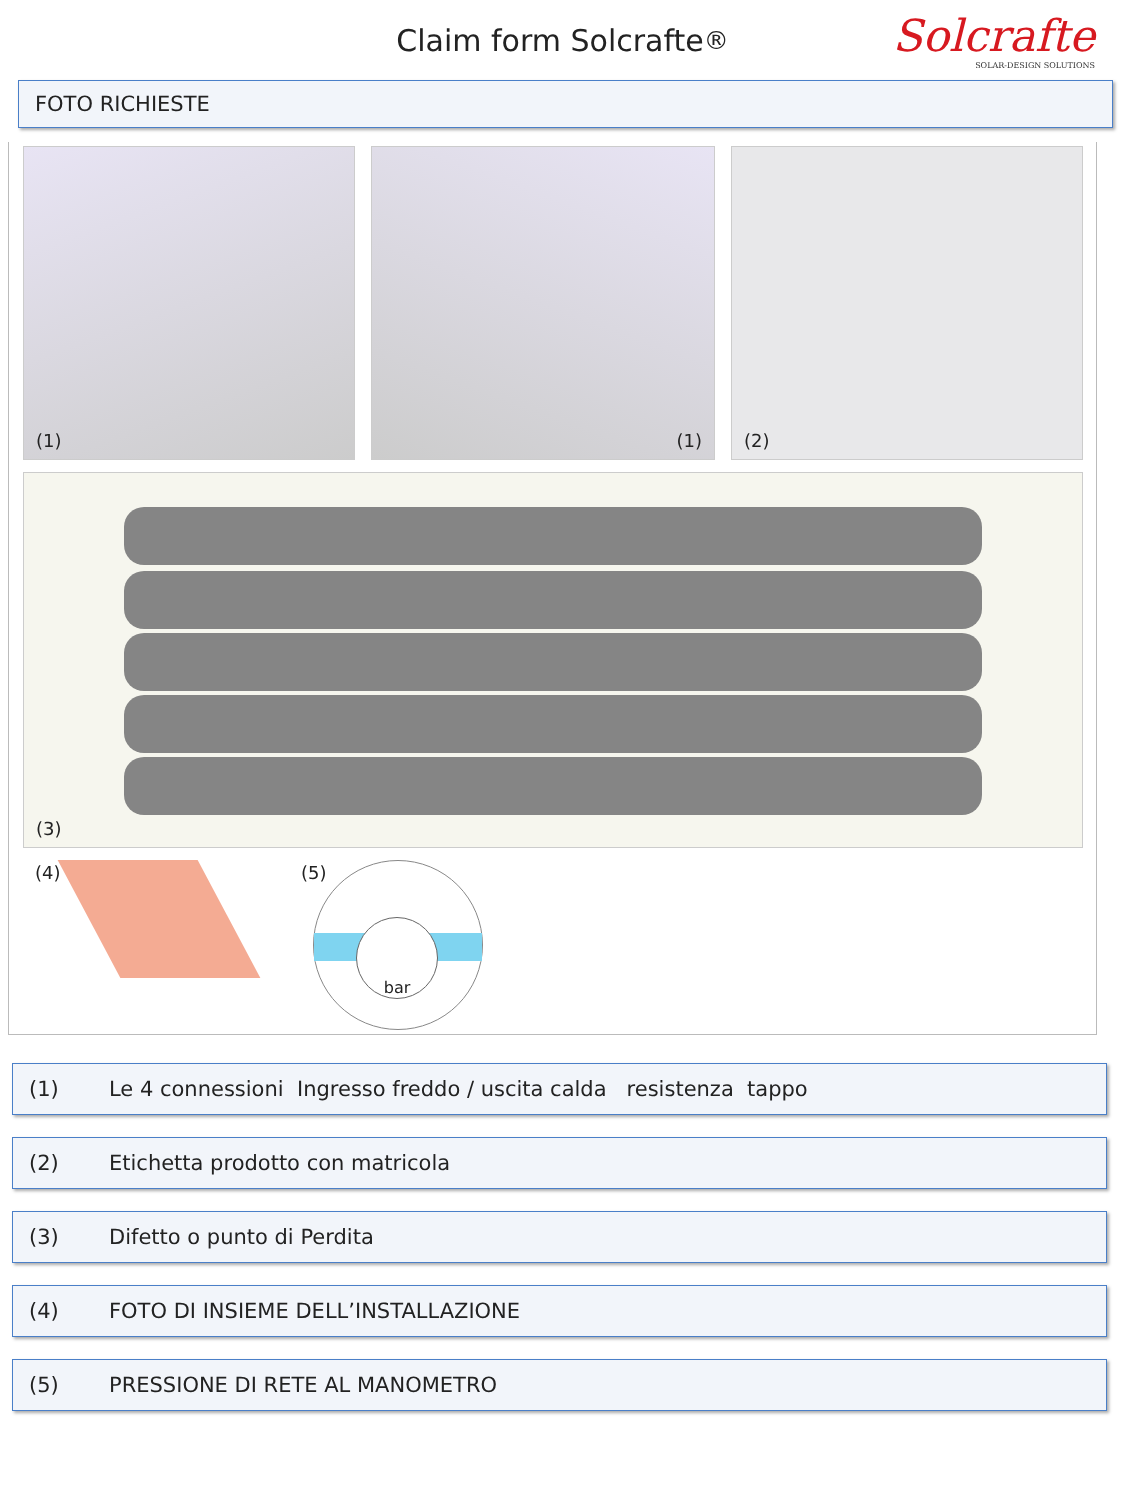Claim form Solcrafte<sup>®</sup>
Solcrafte
SOLAR-DESIGN SOLUTIONS
FOTO RICHIESTE
(1) (1) (2)
(3)
(4) (5) bar
(1) Le 4 connessioni Ingresso freddo / uscita calda resistenza tappo
(2) Etichetta prodotto con matricola
(3) Difetto o punto di Perdita
(4) FOTO DI INSIEME DELL’INSTALLAZIONE
(5) PRESSIONE DI RETE AL MANOMETRO